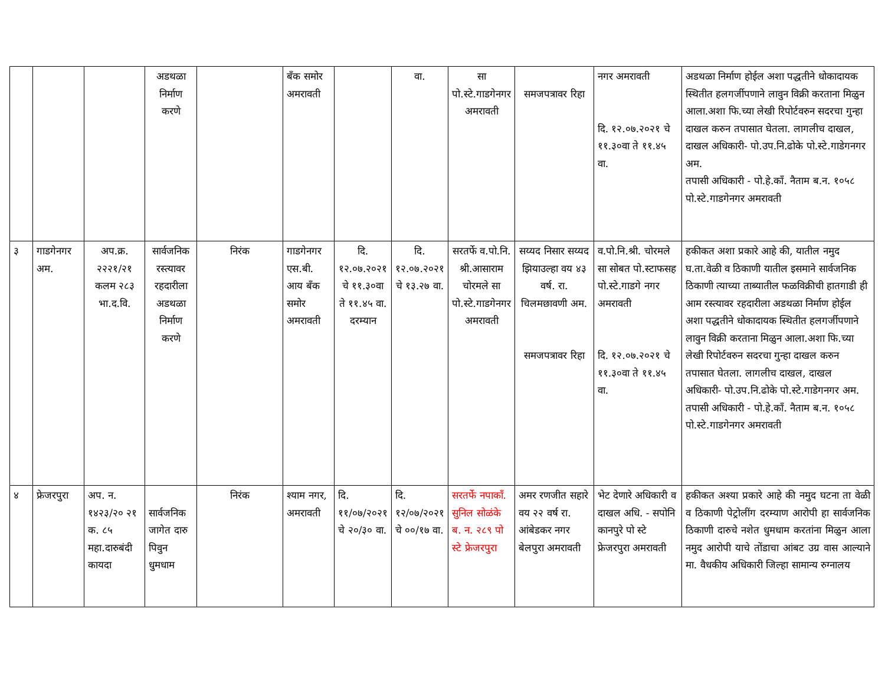| | | | अडथळा निर्माण करणे | | बँक समोर अमरावती | | वा. | सा पो.स्टे.गाडगेनगर अमरावती | समजपत्रावर रिहा | नगर अमरावती दि. १२.०७.२०२१ चे ११.३०वा ते ११.४५ वा. | अडथळा निर्माण होईल अशा पद्धतीने धोकादायक स्थितीत हलगर्जीपणाने लावुन विक्री करताना मिळुन आला.अशा फि.च्या लेखी रिपोर्टवरुन सदरचा गुन्हा दाखल करुन तपासात घेतला. लागलीच दाखल, दाखल अधिकारी- पो.उप.नि.ढोके पो.स्टे.गाडेगनगर अम. तपासी अधिकारी - पो.हे.कॉं. नैताम ब.न. १०५८ पो.स्टे.गाडगेनगर अमरावती |
| ३ | गाडगेनगर अम. | अप.क्र. २२२१/२१ कलम २८३ भा.द.वि. | सार्वजनिक रस्त्यावर रहदारीला अडथळा निर्माण करणे | निरंक | गाडगेनगर एस.बी. आय बँक समोर अमरावती | दि. १२.०७.२०२१ चे ११.३०वा ते ११.४५ वा. दरम्यान | दि. १२.०७.२०२१ चे १३.२७ वा. | सरतर्फे व.पो.नि. श्री.आसाराम चोरमले सा पो.स्टे.गाडगेनगर अमरावती | सय्यद निसार सय्यद झियाउल्हा वय ४३ वर्ष. रा. चिलमछावणी अम. समजपत्रावर रिहा | व.पो.नि.श्री. चोरमले सा सोबत पो.स्टाफसह पो.स्टे.गाडगे नगर अमरावती दि. १२.०७.२०२१ चे ११.३०वा ते ११.४५ वा. | हकीकत अशा प्रकारे आहे की, यातील नमुद घ.ता.वेळी व ठिकाणी यातील इसमाने सार्वजनिक ठिकाणी त्याच्या ताब्यातील फळविक्रीची हातगाडी ही आम रस्त्यावर रहदारीला अडथळा निर्माण होईल अशा पद्धतीने धोकादायक स्थितीत हलगर्जीपणाने लावुन विक्री करताना मिळुन आला.अशा फि.च्या लेखी रिपोर्टवरुन सदरचा गुन्हा दाखल करुन तपासात घेतला. लागलीच दाखल, दाखल अधिकारी- पो.उप.नि.ढोके पो.स्टे.गाडेगनगर अम. तपासी अधिकारी - पो.हे.कॉं. नैताम ब.न. १०५८ पो.स्टे.गाडगेनगर अमरावती |
| ४ | फ्रेजरपुरा | अप. न. १४२३/२० २१ क. ८५ महा.दारुबंदी कायदा | सार्वजनिक जागेत दारु पिवुन धुमधाम | निरंक | श्याम नगर, अमरावती | दि. ११/०७/२०२१ चे २०/३० वा. | दि. १२/०७/२०२१ चे ००/१७ वा. | सरतर्फे नपाकॉं. सुनिल सोळंके ब. न. २८९ पो स्टे फ्रेजरपुरा | अमर रणजीत सहारे वय २२ वर्ष रा. आंबेडकर नगर बेलपुरा अमरावती | भेट देणारे अधिकारी व दाखल अधि. - सपोनि कानपुरे पो स्टे फ्रेजरपुरा अमरावती | हकीकत अश्या प्रकारे आहे की नमुद घटना ता वेळी व ठिकाणी पेट्रोलींग दरम्याण आरोपी हा सार्वजनिक ठिकाणी दारुचे नशेत धुमधाम करतांना मिळुन आला नमुद आरोपी याचे तोंडाचा आंबट उग्र वास आल्याने मा. वैधकीय अधिकारी जिल्हा सामान्य रुग्नालय |